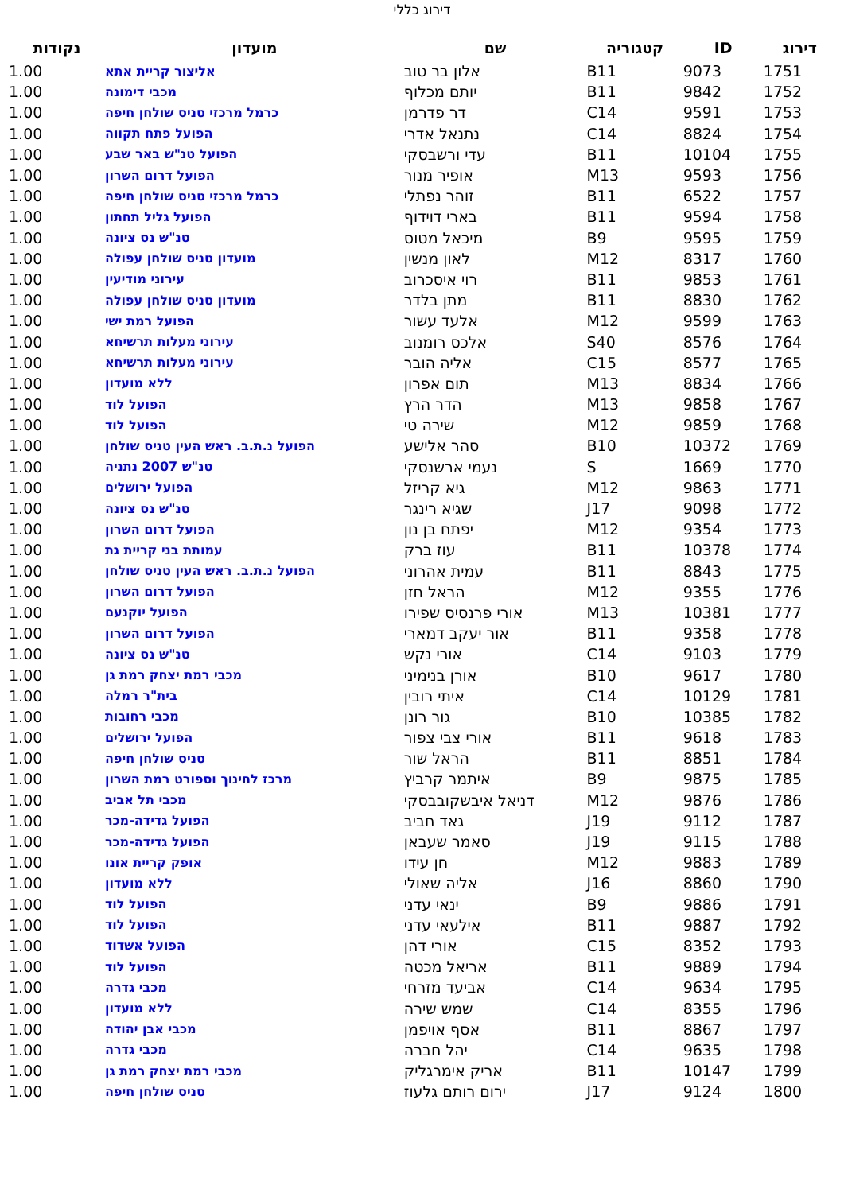דירוג כללי
| דירוג | ID | קטגוריה | שם | מועדון | נקודות |
| --- | --- | --- | --- | --- | --- |
| 1751 | 9073 | B11 | אלון בר טוב | אליצור קריית אתא | 1.00 |
| 1752 | 9842 | B11 | יותם מכלוף | מכבי דימונה | 1.00 |
| 1753 | 9591 | C14 | דר פדרמן | כרמל מרכזי טניס שולחן חיפה | 1.00 |
| 1754 | 8824 | C14 | נתנאל אדרי | הפועל פתח תקווה | 1.00 |
| 1755 | 10104 | B11 | עדי ורשבסקי | הפועל טנ"ש באר שבע | 1.00 |
| 1756 | 9593 | M13 | אופיר מנור | הפועל דרום השרון | 1.00 |
| 1757 | 6522 | B11 | זוהר נפתלי | כרמל מרכזי טניס שולחן חיפה | 1.00 |
| 1758 | 9594 | B11 | בארי דוידוף | הפועל גליל תחתון | 1.00 |
| 1759 | 9595 | B9 | מיכאל מטוס | טנ"ש נס ציונה | 1.00 |
| 1760 | 8317 | M12 | לאון מנשין | מועדון טניס שולחן עפולה | 1.00 |
| 1761 | 9853 | B11 | רוי איסכרוב | עירוני מודיעין | 1.00 |
| 1762 | 8830 | B11 | מתן בלדר | מועדון טניס שולחן עפולה | 1.00 |
| 1763 | 9599 | M12 | אלעד עשור | הפועל רמת ישי | 1.00 |
| 1764 | 8576 | S40 | אלכס רומנוב | עירוני מעלות תרשיחא | 1.00 |
| 1765 | 8577 | C15 | אליה הובר | עירוני מעלות תרשיחא | 1.00 |
| 1766 | 8834 | M13 | תום אפרון | ללא מועדון | 1.00 |
| 1767 | 9858 | M13 | הדר הרץ | הפועל לוד | 1.00 |
| 1768 | 9859 | M12 | שירה טי | הפועל לוד | 1.00 |
| 1769 | 10372 | B10 | סהר אלישע | הפועל נ.ת.ב. ראש העין טניס שולחן | 1.00 |
| 1770 | 1669 | S | נעמי ארשנסקי | טנ"ש 2007 נתניה | 1.00 |
| 1771 | 9863 | M12 | גיא קריזל | הפועל ירושלים | 1.00 |
| 1772 | 9098 | J17 | שגיא רינגר | טנ"ש נס ציונה | 1.00 |
| 1773 | 9354 | M12 | יפתח בן נון | הפועל דרום השרון | 1.00 |
| 1774 | 10378 | B11 | עוז ברק | עמותת בני קריית גת | 1.00 |
| 1775 | 8843 | B11 | עמית אהרוני | הפועל נ.ת.ב. ראש העין טניס שולחן | 1.00 |
| 1776 | 9355 | M12 | הראל חזן | הפועל דרום השרון | 1.00 |
| 1777 | 10381 | M13 | אורי פרנסיס שפירו | הפועל יוקנעם | 1.00 |
| 1778 | 9358 | B11 | אור יעקב דמארי | הפועל דרום השרון | 1.00 |
| 1779 | 9103 | C14 | אורי נקש | טנ"ש נס ציונה | 1.00 |
| 1780 | 9617 | B10 | אורן בנימיני | מכבי רמת יצחק רמת גן | 1.00 |
| 1781 | 10129 | C14 | איתי רובין | בית"ר רמלה | 1.00 |
| 1782 | 10385 | B10 | גור רונן | מכבי רחובות | 1.00 |
| 1783 | 9618 | B11 | אורי צבי צפור | הפועל ירושלים | 1.00 |
| 1784 | 8851 | B11 | הראל שור | טניס שולחן חיפה | 1.00 |
| 1785 | 9875 | B9 | איתמר קרביץ | מרכז לחינוך וספורט רמת השרון | 1.00 |
| 1786 | 9876 | M12 | דניאל איבשקובבסקי | מכבי תל אביב | 1.00 |
| 1787 | 9112 | J19 | גאד חביב | הפועל גדידה-מכר | 1.00 |
| 1788 | 9115 | J19 | סאמר שעבאן | הפועל גדידה-מכר | 1.00 |
| 1789 | 9883 | M12 | חן עידו | אופק קריית אונו | 1.00 |
| 1790 | 8860 | J16 | אליה שאולי | ללא מועדון | 1.00 |
| 1791 | 9886 | B9 | ינאי עדני | הפועל לוד | 1.00 |
| 1792 | 9887 | B11 | אילעאי עדני | הפועל לוד | 1.00 |
| 1793 | 8352 | C15 | אורי דהן | הפועל אשדוד | 1.00 |
| 1794 | 9889 | B11 | אריאל מכטה | הפועל לוד | 1.00 |
| 1795 | 9634 | C14 | אביעד מזרחי | מכבי גדרה | 1.00 |
| 1796 | 8355 | C14 | שמש שירה | ללא מועדון | 1.00 |
| 1797 | 8867 | B11 | אסף אויפמן | מכבי אבן יהודה | 1.00 |
| 1798 | 9635 | C14 | יהל חברה | מכבי גדרה | 1.00 |
| 1799 | 10147 | B11 | אריק אימרגליק | מכבי רמת יצחק רמת גן | 1.00 |
| 1800 | 9124 | J17 | ירום רותם גלעוז | טניס שולחן חיפה | 1.00 |